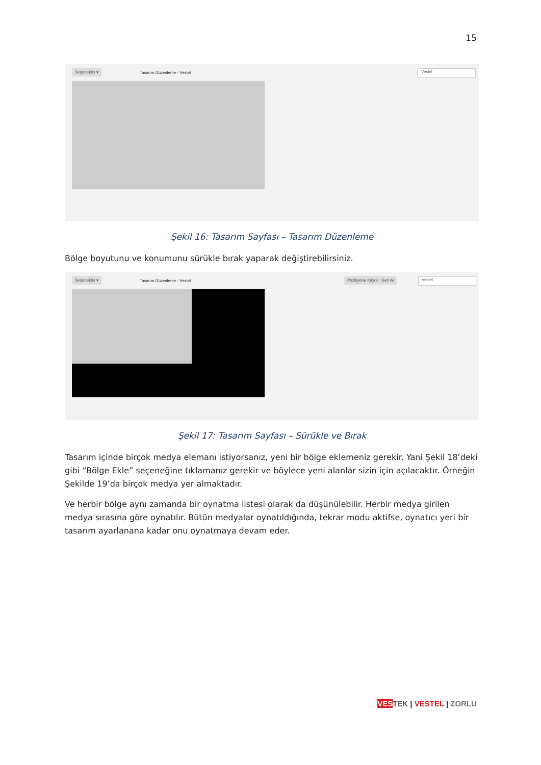15
Seçenekler ▾
Tasarım Düzenleme - Vestel Vestel
Şekil 16: Tasarım Sayfası – Tasarım Düzenleme
Bölge boyutunu ve konumunu sürükle bırak yaparak değiştirebilirsiniz.
Seçenekler ▾
Tasarım Düzenleme - Vestel
Pozisyonu Kaydet Geri Al Vestel
Şekil 17: Tasarım Sayfası – Sürükle ve Bırak
Tasarım içinde birçok medya elemanı istiyorsanız, yeni bir bölge eklemeniz gerekir. Yani Şekil 18’deki gibi “Bölge Ekle” seçeneğine tıklamanız gerekir ve böylece yeni alanlar sizin için açılacaktır. Örneğin Şekilde 19’da birçok medya yer almaktadır.
Ve herbir bölge aynı zamanda bir oynatma listesi olarak da düşünülebilir. Herbir medya girilen medya sırasına göre oynatılır. Bütün medyalar oynatıldığında, tekrar modu aktifse, oynatıcı yeri bir tasarım ayarlanana kadar onu oynatmaya devam eder.
VES TEK | VESTEL | ZORLU